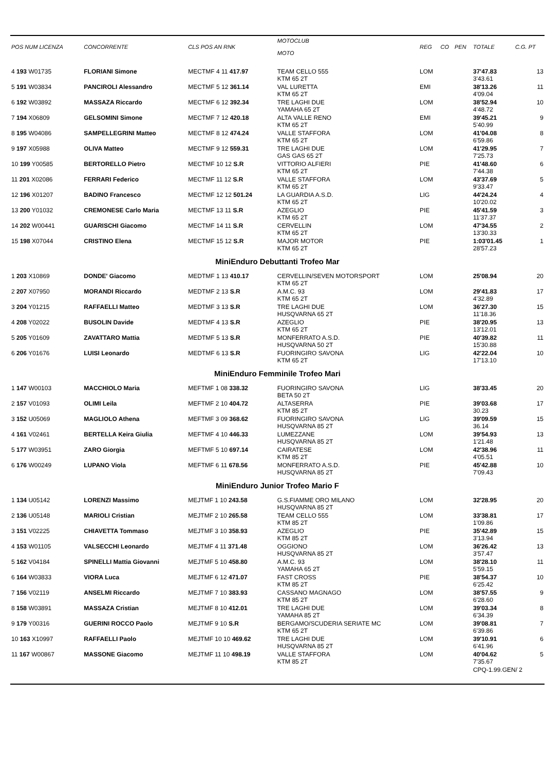| POS NUM LICENZA | CONCORRENTE | CLS POS AN RNK | MOTOCLUB MOTO | REG | CO | PEN | TOTALE | C.G. PT |
| --- | --- | --- | --- | --- | --- | --- | --- | --- |
| 4 193 W01735 | FLORIANI Simone | MECTMF 4 11 417.97 | TEAM CELLO 555 KTM 65 2T | LOM | | | 37'47.83 3'43.61 | 13 |
| 5 191 W03834 | PANCIROLI Alessandro | MECTMF 5 12 361.14 | VAL LURETTA KTM 65 2T | EMI | | | 38'13.26 4'09.04 | 11 |
| 6 192 W03892 | MASSAZA Riccardo | MECTMF 6 12 392.34 | TRE LAGHI DUE YAMAHA 65 2T | LOM | | | 38'52.94 4'48.72 | 10 |
| 7 194 X06809 | GELSOMINI Simone | MECTMF 7 12 420.18 | ALTA VALLE RENO KTM 65 2T | EMI | | | 39'45.21 5'40.99 | 9 |
| 8 195 W04086 | SAMPELLEGRINI Matteo | MECTMF 8 12 474.24 | VALLE STAFFORA KTM 65 2T | LOM | | | 41'04.08 6'59.86 | 8 |
| 9 197 X05988 | OLIVA Matteo | MECTMF 9 12 559.31 | TRE LAGHI DUE GAS GAS 65 2T | LOM | | | 41'29.95 7'25.73 | 7 |
| 10 199 Y00585 | BERTORELLO Pietro | MECTMF 10 12 S.R | VITTORIO ALFIERI KTM 65 2T | PIE | | | 41'48.60 7'44.38 | 6 |
| 11 201 X02086 | FERRARI Federico | MECTMF 11 12 S.R | VALLE STAFFORA KTM 65 2T | LOM | | | 43'37.69 9'33.47 | 5 |
| 12 196 X01207 | BADINO Francesco | MECTMF 12 12 501.24 | LA GUARDIA A.S.D. KTM 65 2T | LIG | | | 44'24.24 10'20.02 | 4 |
| 13 200 Y01032 | CREMONESE Carlo Maria | MECTMF 13 11 S.R | AZEGLIO KTM 65 2T | PIE | | | 45'41.59 11'37.37 | 3 |
| 14 202 W00441 | GUARISCHI Giacomo | MECTMF 14 11 S.R | CERVELLIN KTM 65 2T | LOM | | | 47'34.55 13'30.33 | 2 |
| 15 198 X07044 | CRISTINO Elena | MECTMF 15 12 S.R | MAJOR MOTOR KTM 65 2T | PIE | | | 1:03'01.45 28'57.23 | 1 |
| MiniEnduro Debuttanti Trofeo Mar | | | | | | | | |
| 1 203 X10869 | DONDE' Giacomo | MEDTMF 1 13 410.17 | CERVELLIN/SEVEN MOTORSPORT KTM 65 2T | LOM | | | 25'08.94 | 20 |
| 2 207 X07950 | MORANDI Riccardo | MEDTMF 2 13 S.R | A.M.C. 93 KTM 65 2T | LOM | | | 29'41.83 4'32.89 | 17 |
| 3 204 Y01215 | RAFFAELLI Matteo | MEDTMF 3 13 S.R | TRE LAGHI DUE HUSQVARNA 65 2T | LOM | | | 36'27.30 11'18.36 | 15 |
| 4 208 Y02022 | BUSOLIN Davide | MEDTMF 4 13 S.R | AZEGLIO KTM 65 2T | PIE | | | 38'20.95 13'12.01 | 13 |
| 5 205 Y01609 | ZAVATTARO Mattia | MEDTMF 5 13 S.R | MONFERRATO A.S.D. HUSQVARNA 50 2T | PIE | | | 40'39.82 15'30.88 | 11 |
| 6 206 Y01676 | LUISI Leonardo | MEDTMF 6 13 S.R | FUORINGIRO SAVONA KTM 65 2T | LIG | | | 42'22.04 17'13.10 | 10 |
| MiniEnduro Femminile Trofeo Mari | | | | | | | | |
| 1 147 W00103 | MACCHIOLO Maria | MEFTMF 1 08 338.32 | FUORINGIRO SAVONA BETA 50 2T | LIG | | | 38'33.45 | 20 |
| 2 157 V01093 | OLIMI Leila | MEFTMF 2 10 404.72 | ALTASERRA KTM 85 2T | PIE | | | 39'03.68 30.23 | 17 |
| 3 152 U05069 | MAGLIOLO Athena | MEFTMF 3 09 368.62 | FUORINGIRO SAVONA HUSQVARNA 85 2T | LIG | | | 39'09.59 36.14 | 15 |
| 4 161 V02461 | BERTELLA Keira Giulia | MEFTMF 4 10 446.33 | LUMEZZANE HUSQVARNA 85 2T | LOM | | | 39'54.93 1'21.48 | 13 |
| 5 177 W03951 | ZARO Giorgia | MEFTMF 5 10 697.14 | CAIRATESE KTM 85 2T | LOM | | | 42'38.96 4'05.51 | 11 |
| 6 176 W00249 | LUPANO Viola | MEFTMF 6 11 678.56 | MONFERRATO A.S.D. HUSQVARNA 85 2T | PIE | | | 45'42.88 7'09.43 | 10 |
| MiniEnduro Junior Trofeo Mario F | | | | | | | | |
| 1 134 U05142 | LORENZI Massimo | MEJTMF 1 10 243.58 | G.S.FIAMME ORO MILANO HUSQVARNA 85 2T | LOM | | | 32'28.95 | 20 |
| 2 136 U05148 | MARIOLI Cristian | MEJTMF 2 10 265.58 | TEAM CELLO 555 KTM 85 2T | LOM | | | 33'38.81 1'09.86 | 17 |
| 3 151 V02225 | CHIAVETTA Tommaso | MEJTMF 3 10 358.93 | AZEGLIO KTM 85 2T | PIE | | | 35'42.89 3'13.94 | 15 |
| 4 153 W01105 | VALSECCHI Leonardo | MEJTMF 4 11 371.48 | OGGIONO HUSQVARNA 85 2T | LOM | | | 36'26.42 3'57.47 | 13 |
| 5 162 V04184 | SPINELLI Mattia Giovanni | MEJTMF 5 10 458.80 | A.M.C. 93 YAMAHA 65 2T | LOM | | | 38'28.10 5'59.15 | 11 |
| 6 164 W03833 | VIORA Luca | MEJTMF 6 12 471.07 | FAST CROSS KTM 85 2T | PIE | | | 38'54.37 6'25.42 | 10 |
| 7 156 V02119 | ANSELMI Riccardo | MEJTMF 7 10 383.93 | CASSANO MAGNAGO KTM 85 2T | LOM | | | 38'57.55 6'28.60 | 9 |
| 8 158 W03891 | MASSAZA Cristian | MEJTMF 8 10 412.01 | TRE LAGHI DUE YAMAHA 85 2T | LOM | | | 39'03.34 6'34.39 | 8 |
| 9 179 Y00316 | GUERINI ROCCO Paolo | MEJTMF 9 10 S.R | BERGAMO/SCUDERIA SERIATE MC KTM 65 2T | LOM | | | 39'08.81 6'39.86 | 7 |
| 10 163 X10997 | RAFFAELLI Paolo | MEJTMF 10 10 469.62 | TRE LAGHI DUE HUSQVARNA 85 2T | LOM | | | 39'10.91 6'41.96 | 6 |
| 11 167 W00867 | MASSONE Giacomo | MEJTMF 11 10 498.19 | VALLE STAFFORA KTM 85 2T | LOM | | | 40'04.62 7'35.67 | 5 |
| | | | | | | | CPQ-1.99.GEN/ 2 | |